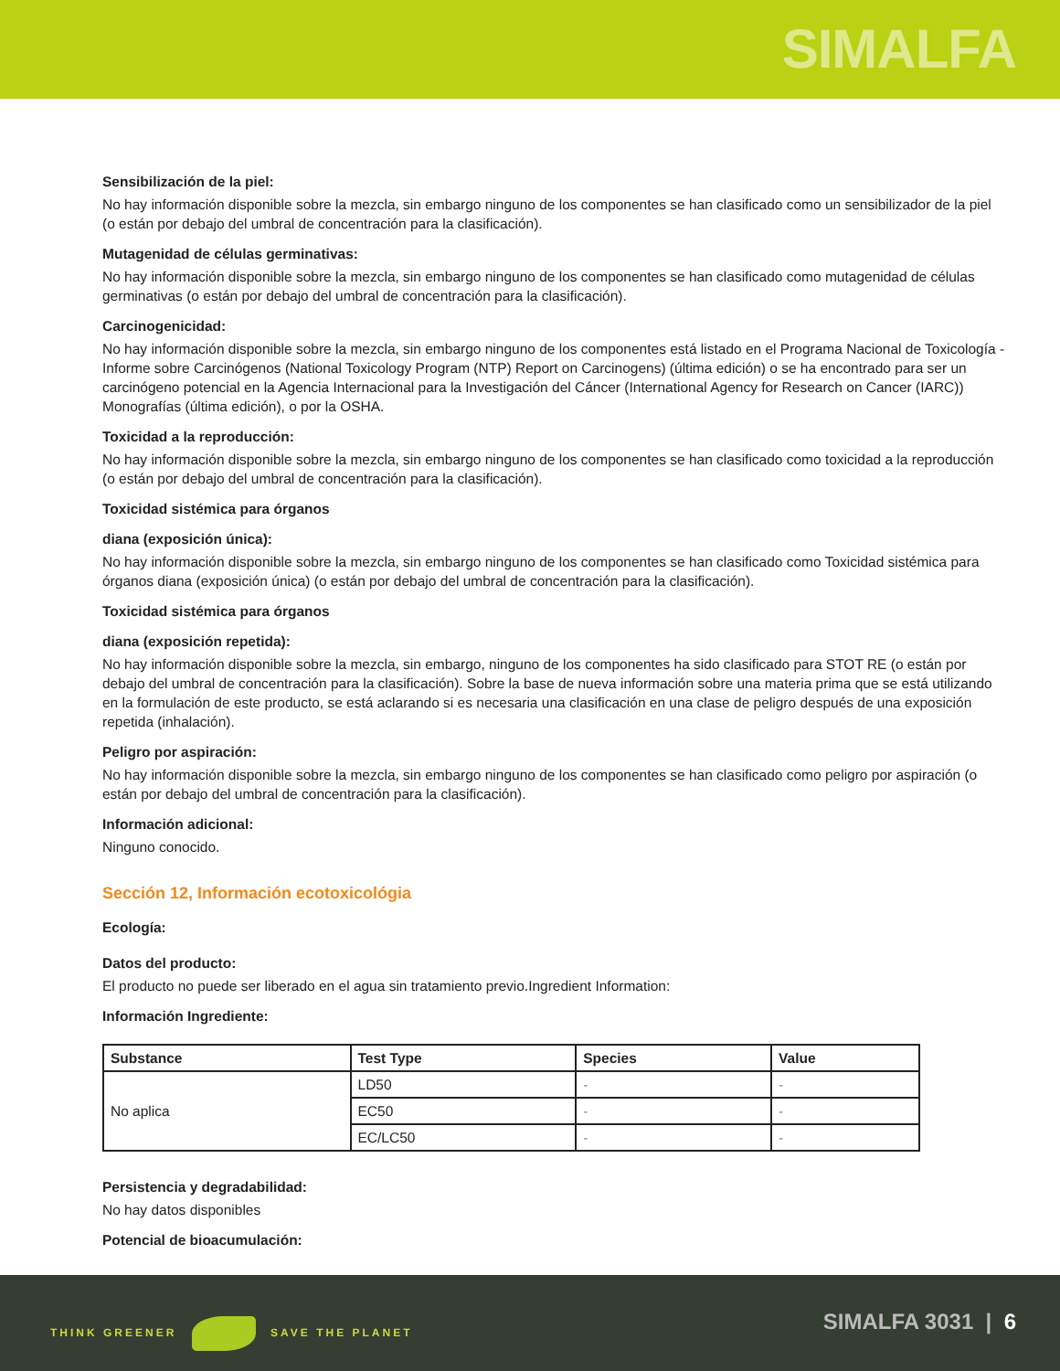SIMALFA
Sensibilización de la piel:
No hay información disponible sobre la mezcla, sin embargo ninguno de los componentes se han clasificado como un sensibilizador de la piel (o están por debajo del umbral de concentración para la clasificación).
Mutagenidad de células germinativas:
No hay información disponible sobre la mezcla, sin embargo ninguno de los componentes se han clasificado como mutagenidad de células germinativas (o están por debajo del umbral de concentración para la clasificación).
Carcinogenicidad:
No hay información disponible sobre la mezcla, sin embargo ninguno de los componentes está listado en el Programa Nacional de Toxicología - Informe sobre Carcinógenos (National Toxicology Program (NTP) Report on Carcinogens) (última edición) o se ha encontrado para ser un carcinógeno potencial en la Agencia Internacional para la Investigación del Cáncer (International Agency for Research on Cancer (IARC)) Monografías (última edición), o por la OSHA.
Toxicidad a la reproducción:
No hay información disponible sobre la mezcla, sin embargo ninguno de los componentes se han clasificado como toxicidad a la reproducción (o están por debajo del umbral de concentración para la clasificación).
Toxicidad sistémica para órganos
diana (exposición única):
No hay información disponible sobre la mezcla, sin embargo ninguno de los componentes se han clasificado como Toxicidad sistémica para órganos diana (exposición única) (o están por debajo del umbral de concentración para la clasificación).
Toxicidad sistémica para órganos
diana (exposición repetida):
No hay información disponible sobre la mezcla, sin embargo, ninguno de los componentes ha sido clasificado para STOT RE (o están por debajo del umbral de concentración para la clasificación). Sobre la base de nueva información sobre una materia prima que se está utilizando en la formulación de este producto, se está aclarando si es necesaria una clasificación en una clase de peligro después de una exposición repetida (inhalación).
Peligro por aspiración:
No hay información disponible sobre la mezcla, sin embargo ninguno de los componentes se han clasificado como peligro por aspiración (o están por debajo del umbral de concentración para la clasificación).
Información adicional:
Ninguno conocido.
Sección 12, Información ecotoxicológia
Ecología:
Datos del producto:
El producto no puede ser liberado en el agua sin tratamiento previo.Ingredient Information:
Información Ingrediente:
| Substance | Test Type | Species | Value |
| --- | --- | --- | --- |
| No aplica | LD50 | - | - |
| | EC50 | - | - |
| | EC/LC50 | - | - |
Persistencia y degradabilidad:
No hay datos disponibles
Potencial de bioacumulación:
THINK GREENER SAVE THE PLANET SIMALFA 3031 | 6